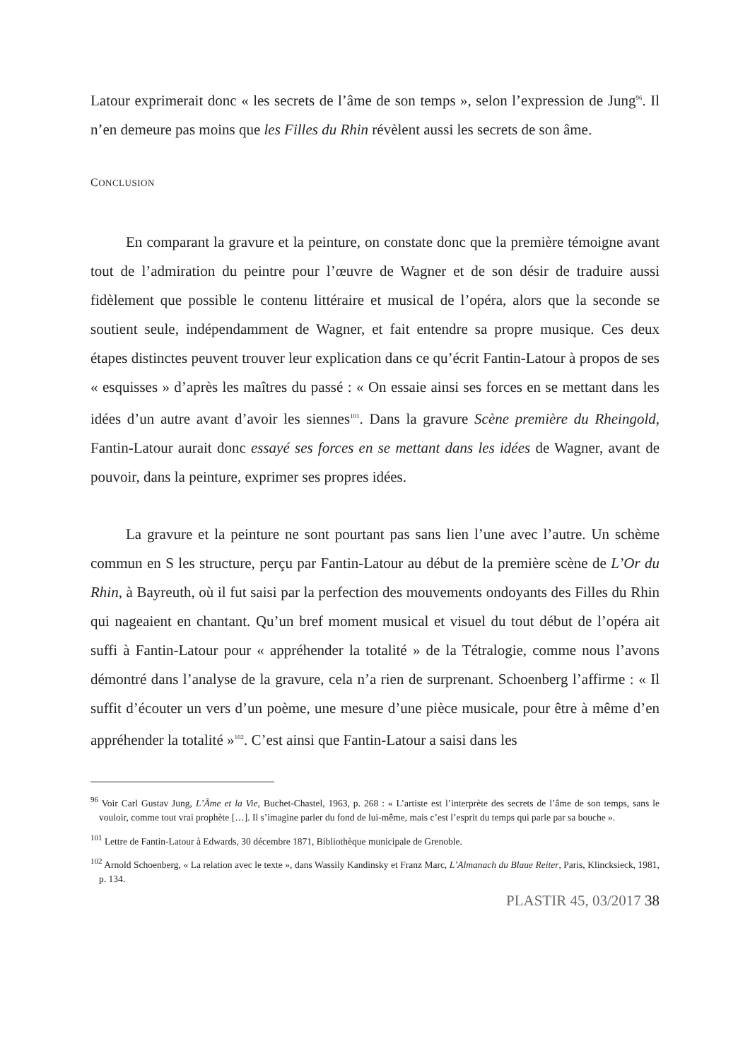Latour exprimerait donc « les secrets de l’âme de son temps », selon l’expression de Jung<sup>96</sup>. Il n’en demeure pas moins que les Filles du Rhin révèlent aussi les secrets de son âme.
CONCLUSION
En comparant la gravure et la peinture, on constate donc que la première témoigne avant tout de l’admiration du peintre pour l’œuvre de Wagner et de son désir de traduire aussi fidèlement que possible le contenu littéraire et musical de l’opéra, alors que la seconde se soutient seule, indépendamment de Wagner, et fait entendre sa propre musique. Ces deux étapes distinctes peuvent trouver leur explication dans ce qu’écrit Fantin-Latour à propos de ses « esquisses » d’après les maîtres du passé : « On essaie ainsi ses forces en se mettant dans les idées d’un autre avant d’avoir les siennes<sup>101</sup>. Dans la gravure Scène première du Rheingold, Fantin-Latour aurait donc essayé ses forces en se mettant dans les idées de Wagner, avant de pouvoir, dans la peinture, exprimer ses propres idées.
La gravure et la peinture ne sont pourtant pas sans lien l’une avec l’autre. Un schème commun en S les structure, perçu par Fantin-Latour au début de la première scène de L’Or du Rhin, à Bayreuth, où il fut saisi par la perfection des mouvements ondoyants des Filles du Rhin qui nageaient en chantant. Qu’un bref moment musical et visuel du tout début de l’opéra ait suffi à Fantin-Latour pour « appréhender la totalité » de la Tétralogie, comme nous l’avons démontré dans l’analyse de la gravure, cela n’a rien de surprenant. Schoenberg l’affirme : « Il suffit d’écouter un vers d’un poème, une mesure d’une pièce musicale, pour être à même d’en appréhender la totalité »<sup>102</sup>. C’est ainsi que Fantin-Latour a saisi dans les
<sup>96</sup> Voir Carl Gustav Jung, L’Âme et la Vie, Buchet-Chastel, 1963, p. 268 : « L’artiste est l’interprète des secrets de l’âme de son temps, sans le vouloir, comme tout vrai prophète […]. Il s’imagine parler du fond de lui-même, mais c’est l’esprit du temps qui parle par sa bouche ».
<sup>101</sup> Lettre de Fantin-Latour à Edwards, 30 décembre 1871, Bibliothèque municipale de Grenoble.
<sup>102</sup> Arnold Schoenberg, « La relation avec le texte », dans Wassily Kandinsky et Franz Marc, L’Almanach du Blaue Reiter, Paris, Klincksieck, 1981, p. 134.
PLASTIR 45, 03/2017 38